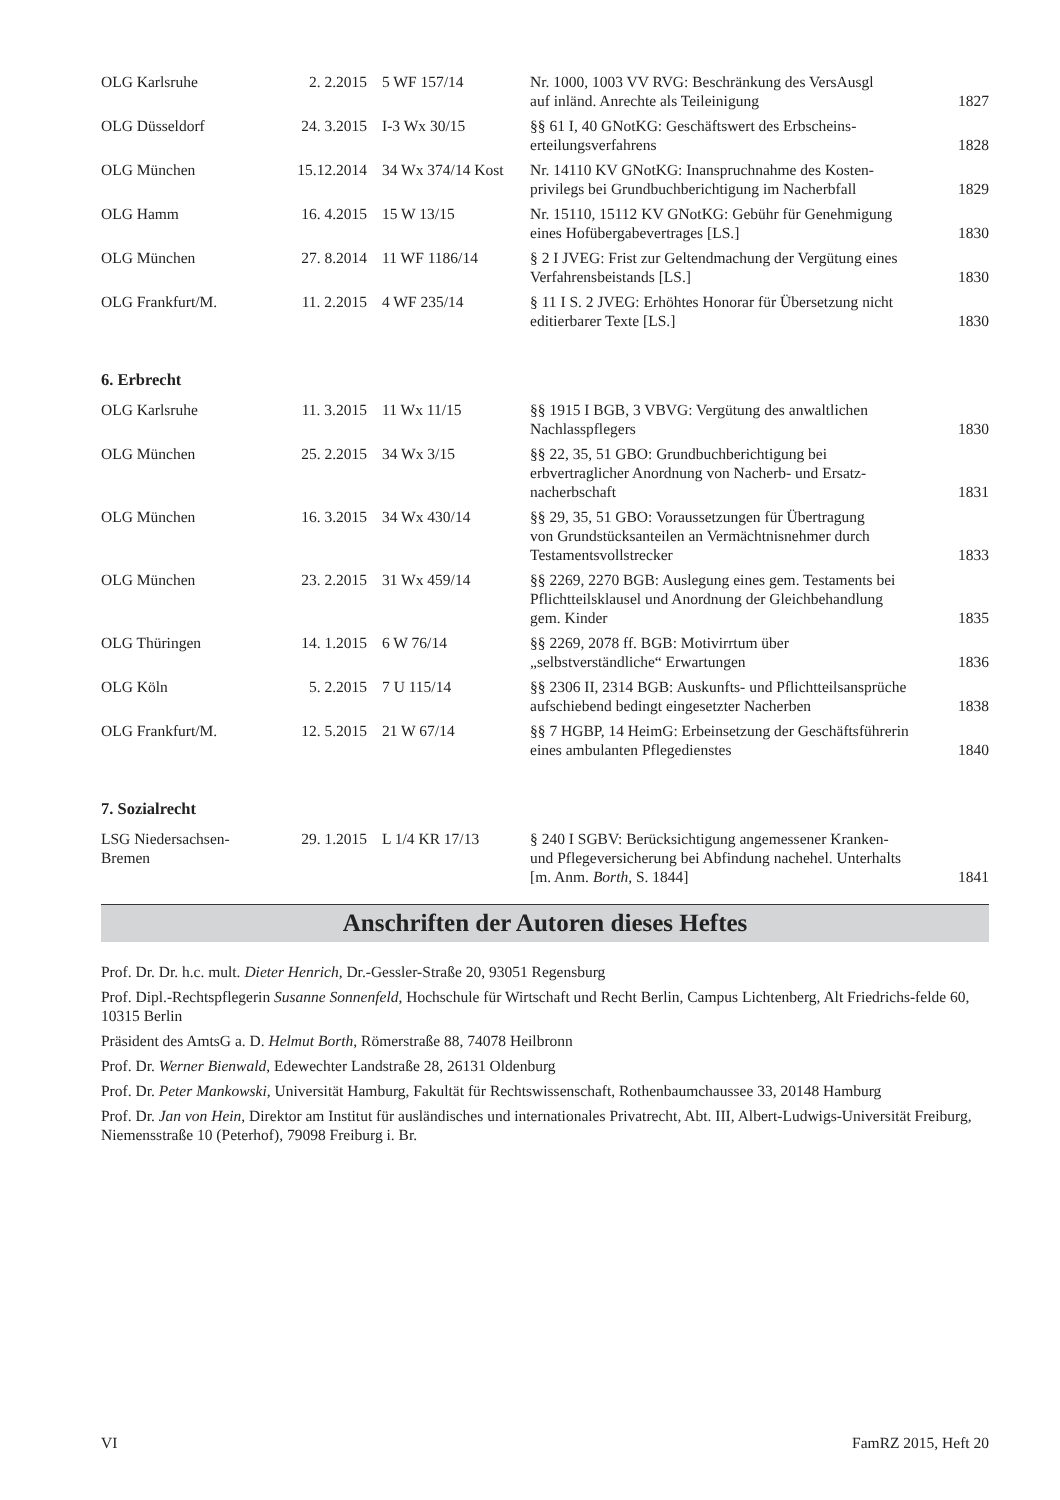| OLG Karlsruhe | 2. 2.2015 | 5 WF 157/14 | Nr. 1000, 1003 VV RVG: Beschränkung des VersAusgl auf inländ. Anrechte als Teileinigung | 1827 |
| OLG Düsseldorf | 24. 3.2015 | I-3 Wx 30/15 | §§ 61 I, 40 GNotKG: Geschäftswert des Erbscheins- erteilungsverfahrens | 1828 |
| OLG München | 15.12.2014 | 34 Wx 374/14 Kost | Nr. 14110 KV GNotKG: Inanspruchnahme des Kosten- privilegs bei Grundbuchberichtigung im Nacherbfall | 1829 |
| OLG Hamm | 16. 4.2015 | 15 W 13/15 | Nr. 15110, 15112 KV GNotKG: Gebühr für Genehmigung eines Hofübergabevertrages [LS.] | 1830 |
| OLG München | 27. 8.2014 | 11 WF 1186/14 | § 2 I JVEG: Frist zur Geltendmachung der Vergütung eines Verfahrensbeistands [LS.] | 1830 |
| OLG Frankfurt/M. | 11. 2.2015 | 4 WF 235/14 | § 11 I S. 2 JVEG: Erhöhtes Honorar für Übersetzung nicht editierbarer Texte [LS.] | 1830 |
6. Erbrecht
| OLG Karlsruhe | 11. 3.2015 | 11 Wx 11/15 | §§ 1915 I BGB, 3 VBVG: Vergütung des anwaltlichen Nachlasspflegers | 1830 |
| OLG München | 25. 2.2015 | 34 Wx 3/15 | §§ 22, 35, 51 GBO: Grundbuchberichtigung bei erbvertraglicher Anordnung von Nacherb- und Ersatz- nacherbschaft | 1831 |
| OLG München | 16. 3.2015 | 34 Wx 430/14 | §§ 29, 35, 51 GBO: Voraussetzungen für Übertragung von Grundstücksanteilen an Vermächtnisnehmer durch Testamentsvollstrecker | 1833 |
| OLG München | 23. 2.2015 | 31 Wx 459/14 | §§ 2269, 2270 BGB: Auslegung eines gem. Testaments bei Pflichtteilsklausel und Anordnung der Gleichbehandlung gem. Kinder | 1835 |
| OLG Thüringen | 14. 1.2015 | 6 W 76/14 | §§ 2269, 2078 ff. BGB: Motivirrtum über „selbstverständliche“ Erwartungen | 1836 |
| OLG Köln | 5. 2.2015 | 7 U 115/14 | §§ 2306 II, 2314 BGB: Auskunfts- und Pflichtteilsansprüche aufschiebend bedingt eingesetzter Nacherben | 1838 |
| OLG Frankfurt/M. | 12. 5.2015 | 21 W 67/14 | §§ 7 HGBP, 14 HeimG: Erbeinsetzung der Geschäftsführerin eines ambulanten Pflegedienstes | 1840 |
7. Sozialrecht
| LSG Niedersachsen- Bremen | 29. 1.2015 | L 1/4 KR 17/13 | § 240 I SGBV: Berücksichtigung angemessener Kranken- und Pflegeversicherung bei Abfindung nachehel. Unterhalts [m. Anm. Borth, S. 1844] | 1841 |
Anschriften der Autoren dieses Heftes
Prof. Dr. Dr. h.c. mult. Dieter Henrich, Dr.-Gessler-Straße 20, 93051 Regensburg
Prof. Dipl.-Rechtspflegerin Susanne Sonnenfeld, Hochschule für Wirtschaft und Recht Berlin, Campus Lichtenberg, Alt Friedrichs-felde 60, 10315 Berlin
Präsident des AmtsG a. D. Helmut Borth, Römerstraße 88, 74078 Heilbronn
Prof. Dr. Werner Bienwald, Edewechter Landstraße 28, 26131 Oldenburg
Prof. Dr. Peter Mankowski, Universität Hamburg, Fakultät für Rechtswissenschaft, Rothenbaumchaussee 33, 20148 Hamburg
Prof. Dr. Jan von Hein, Direktor am Institut für ausländisches und internationales Privatrecht, Abt. III, Albert-Ludwigs-Universität Freiburg, Niemensstraße 10 (Peterhof), 79098 Freiburg i. Br.
VI FamRZ 2015, Heft 20